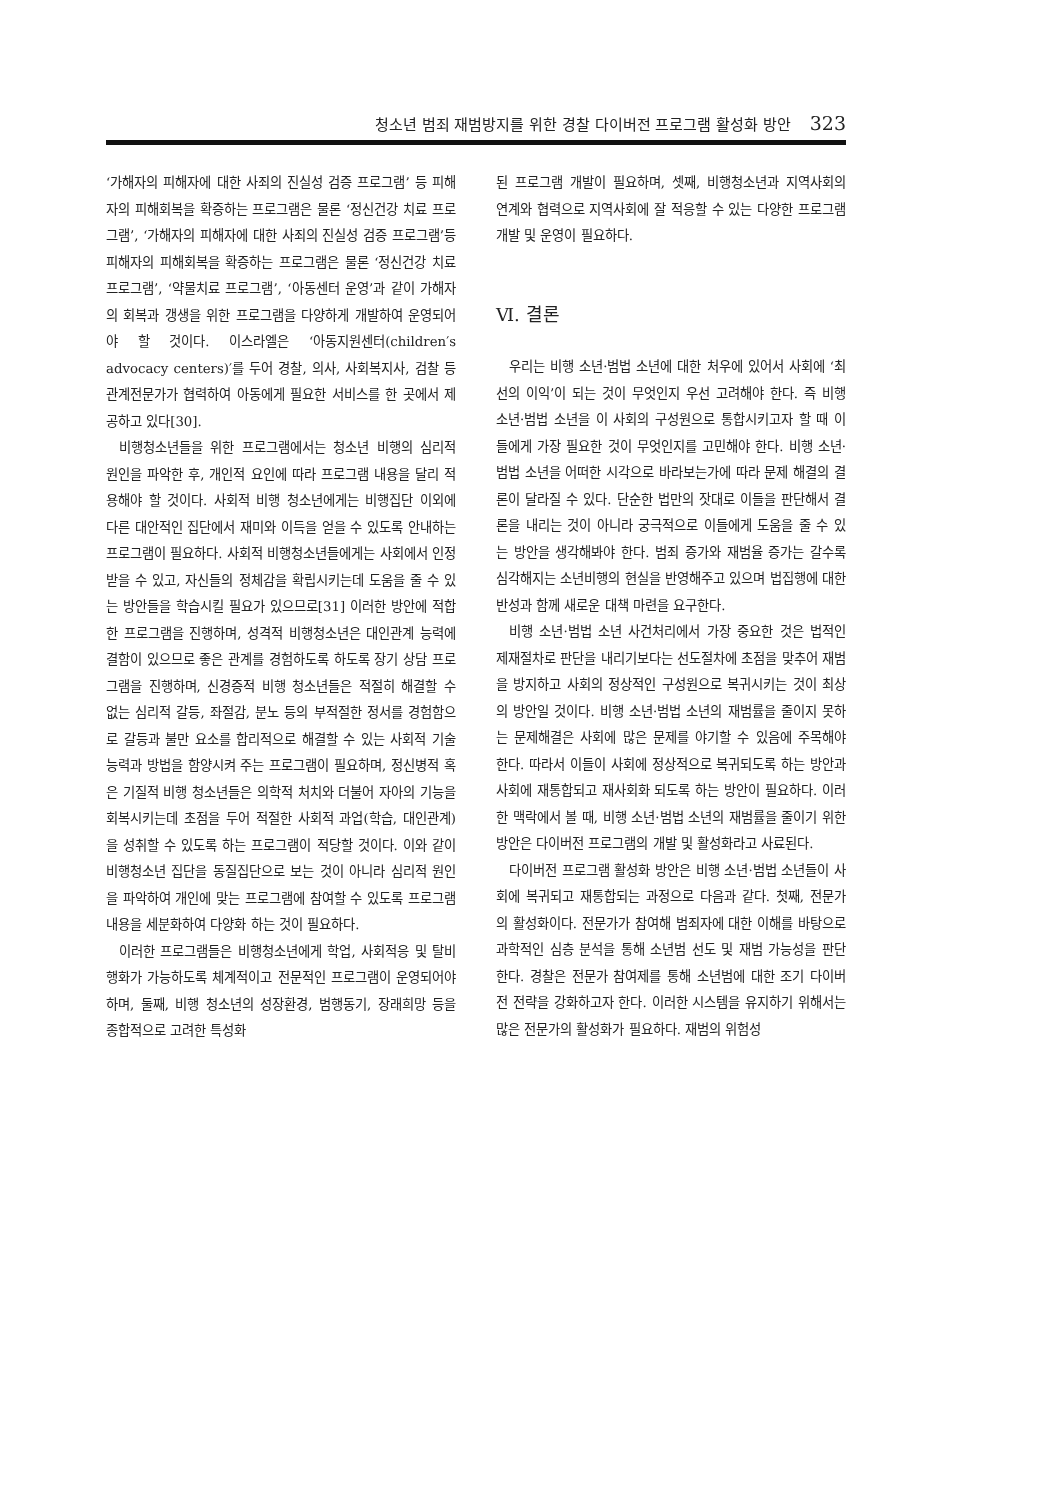청소년 범죄 재범방지를 위한 경찰 다이버전 프로그램 활성화 방안 323
‘가해자의 피해자에 대한 사죄의 진실성 검증 프로그램’ 등 피해자의 피해회복을 확증하는 프로그램은 물론 ‘정신건강 치료 프로그램’, ‘가해자의 피해자에 대한 사죄의 진실성 검증 프로그램’등 피해자의 피해회복을 확증하는 프로그램은 물론 ‘정신건강 치료 프로그램’, ‘약물치료 프로그램’, ‘아동센터 운영’과 같이 가해자의 회복과 갱생을 위한 프로그램을 다양하게 개발하여 운영되어야 할 것이다. 이스라엘은 ‘아동지원센터(children′s advocacy centers)′를 두어 경찰, 의사, 사회복지사, 검찰 등 관계전문가가 협력하여 아동에게 필요한 서비스를 한 곳에서 제공하고 있다[30].
비행청소년들을 위한 프로그램에서는 청소년 비행의 심리적 원인을 파악한 후, 개인적 요인에 따라 프로그램 내용을 달리 적용해야 할 것이다. 사회적 비행 청소년에게는 비행집단 이외에 다른 대안적인 집단에서 재미와 이득을 얻을 수 있도록 안내하는 프로그램이 필요하다. 사회적 비행청소년들에게는 사회에서 인정받을 수 있고, 자신들의 정체감을 확립시키는데 도움을 줄 수 있는 방안들을 학습시킬 필요가 있으므로[31] 이러한 방안에 적합한 프로그램을 진행하며, 성격적 비행청소년은 대인관계 능력에 결함이 있으므로 좋은 관계를 경험하도록 하도록 장기 상담 프로그램을 진행하며, 신경증적 비행 청소년들은 적절히 해결할 수 없는 심리적 갈등, 좌절감, 분노 등의 부적절한 정서를 경험함으로 갈등과 불만 요소를 합리적으로 해결할 수 있는 사회적 기술 능력과 방법을 함양시켜 주는 프로그램이 필요하며, 정신병적 혹은 기질적 비행 청소년들은 의학적 처치와 더불어 자아의 기능을 회복시키는데 초점을 두어 적절한 사회적 과업(학습, 대인관계)을 성취할 수 있도록 하는 프로그램이 적당할 것이다. 이와 같이 비행청소년 집단을 동질집단으로 보는 것이 아니라 심리적 원인을 파악하여 개인에 맞는 프로그램에 참여할 수 있도록 프로그램 내용을 세분화하여 다양화 하는 것이 필요하다.
이러한 프로그램들은 비행청소년에게 학업, 사회적응 및 탈비행화가 가능하도록 체계적이고 전문적인 프로그램이 운영되어야 하며, 둘째, 비행 청소년의 성장환경, 범행동기, 장래희망 등을 종합적으로 고려한 특성화
된 프로그램 개발이 필요하며, 셋째, 비행청소년과 지역사회의 연계와 협력으로 지역사회에 잘 적응할 수 있는 다양한 프로그램 개발 및 운영이 필요하다.
Ⅵ. 결론
우리는 비행 소년·범법 소년에 대한 처우에 있어서 사회에 ‘최선의 이익’이 되는 것이 무엇인지 우선 고려해야 한다. 즉 비행 소년·범법 소년을 이 사회의 구성원으로 통합시키고자 할 때 이들에게 가장 필요한 것이 무엇인지를 고민해야 한다. 비행 소년·범법 소년을 어떠한 시각으로 바라보는가에 따라 문제 해결의 결론이 달라질 수 있다. 단순한 법만의 잣대로 이들을 판단해서 결론을 내리는 것이 아니라 궁극적으로 이들에게 도움을 줄 수 있는 방안을 생각해봐야 한다. 범죄 증가와 재범율 증가는 갈수록 심각해지는 소년비행의 현실을 반영해주고 있으며 법집행에 대한 반성과 함께 새로운 대책 마련을 요구한다.
비행 소년·범법 소년 사건처리에서 가장 중요한 것은 법적인 제재절차로 판단을 내리기보다는 선도절차에 초점을 맞추어 재범을 방지하고 사회의 정상적인 구성원으로 복귀시키는 것이 최상의 방안일 것이다. 비행 소년·범법 소년의 재범률을 줄이지 못하는 문제해결은 사회에 많은 문제를 야기할 수 있음에 주목해야 한다. 따라서 이들이 사회에 정상적으로 복귀되도록 하는 방안과 사회에 재통합되고 재사회화 되도록 하는 방안이 필요하다. 이러한 맥락에서 볼 때, 비행 소년·범법 소년의 재범률을 줄이기 위한 방안은 다이버전 프로그램의 개발 및 활성화라고 사료된다.
다이버전 프로그램 활성화 방안은 비행 소년·범법 소년들이 사회에 복귀되고 재통합되는 과정으로 다음과 같다. 첫째, 전문가의 활성화이다. 전문가가 참여해 범죄자에 대한 이해를 바탕으로 과학적인 심층 분석을 통해 소년범 선도 및 재범 가능성을 판단한다. 경찰은 전문가 참여제를 통해 소년범에 대한 조기 다이버전 전략을 강화하고자 한다. 이러한 시스템을 유지하기 위해서는 많은 전문가의 활성화가 필요하다. 재범의 위험성